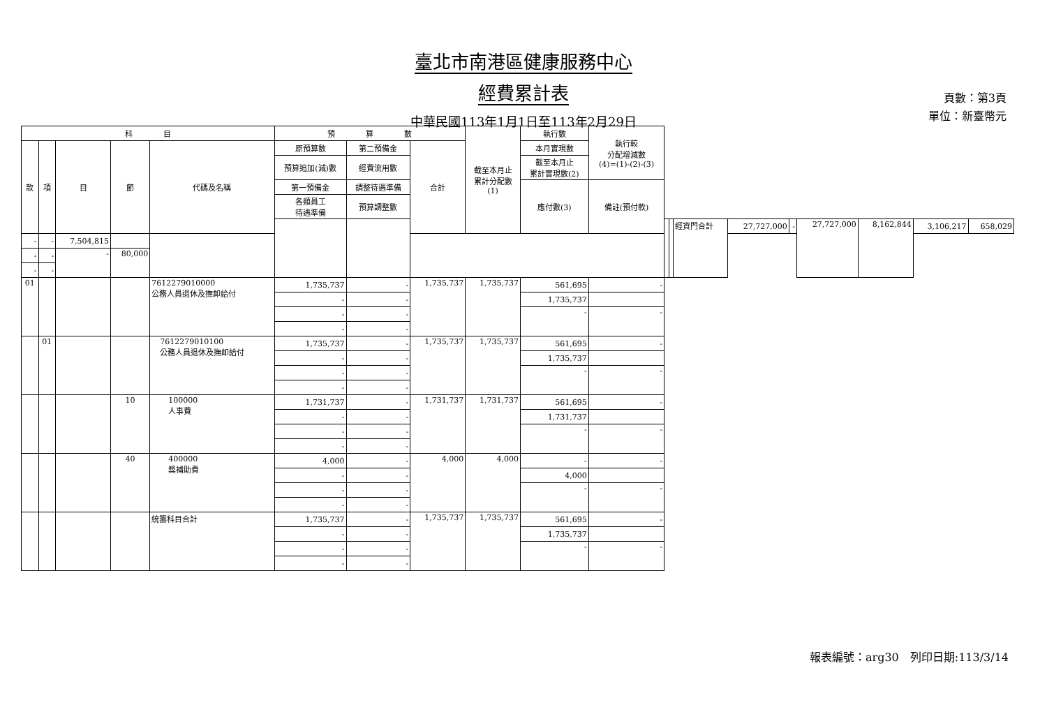臺北市南港區健康服務中心
經費累計表
中華民國113年1月1日至113年2月29日
頁數：第3頁
單位：新臺幣元
| 科 目 | | | | | 預 算 數 | | | 截至本月止 累計分配數 (1) | 執行數 | 執行較 分配增減數 (4)=(1)-(2)-(3) | | | | | | | | | |
| --- | --- | --- | --- | --- | --- | --- | --- | --- | --- | --- | --- | --- | --- | --- | --- | --- | --- | --- | --- |
| 款 | 項 | 目 | 節 | 代碼及名稱 | 原預算數 | 第二預備金 | 合計 | | 本月實現數 | | | | | | | | | | |
| | | | | | 預算追加(減)數 | 經費流用數 | | | 截至本月止 累計實現數(2) | | | | | | | | | | |
| | | | | | 第一預備金 | 調整待遇準備 | | | 應付數(3) | 備註(預付款) | | | | | | | | | |
| | | | | | 各類員工 待遇準備 | 預算調整數 | | | | | | | | | | | | | |
| | | | | | | | | | | | | | 經資門合計 | 27,727,000 | - | 27,727,000 | 8,162,844 | 3,106,217 | 658,029 |
| - | - | 7,504,815 | | | | | | | | | | | | | | | | | |
| - | - | - | 80,000 | | | | | | | | | | | | | | | | |
| - | - | | | | | | | | | | | | | | | | | | |
| 01 | | | | 7612279010000 公務人員退休及撫卹給付 | 1,735,737 | - | 1,735,737 | 1,735,737 | 561,695 | - | | | | | | | | | |
| | | | | | - | - | | | 1,735,737 | | | | | | | | | | |
| | | | | | - | - | | | - | - | | | | | | | | | |
| | | | | | - | - | | | | | | | | | | | | | |
| | 01 | | | 7612279010100 公務人員退休及撫卹給付 | 1,735,737 | - | 1,735,737 | 1,735,737 | 561,695 | - | | | | | | | | | |
| | | | | | - | - | | | 1,735,737 | | | | | | | | | | |
| | | | | | - | - | | | - | - | | | | | | | | | |
| | | | | | - | - | | | | | | | | | | | | | |
| | | | 10 | 100000 人事費 | 1,731,737 | - | 1,731,737 | 1,731,737 | 561,695 | - | | | | | | | | | |
| | | | | | - | - | | | 1,731,737 | | | | | | | | | | |
| | | | | | - | - | | | - | - | | | | | | | | | |
| | | | | | - | - | | | | | | | | | | | | | |
| | | | 40 | 400000 獎補助費 | 4,000 | - | 4,000 | 4,000 | - | - | | | | | | | | | |
| | | | | | - | - | | | 4,000 | | | | | | | | | | |
| | | | | | - | - | | | - | - | | | | | | | | | |
| | | | | | - | - | | | | | | | | | | | | | |
| | | | | 統籌科目合計 | 1,735,737 | - | 1,735,737 | 1,735,737 | 561,695 | - | | | | | | | | | |
| | | | | | - | - | | | 1,735,737 | | | | | | | | | | |
| | | | | | - | - | | | - | - | | | | | | | | | |
| | | | | | - | - | | | | | | | | | | | | | |
報表編號：arg30　列印日期:113/3/14